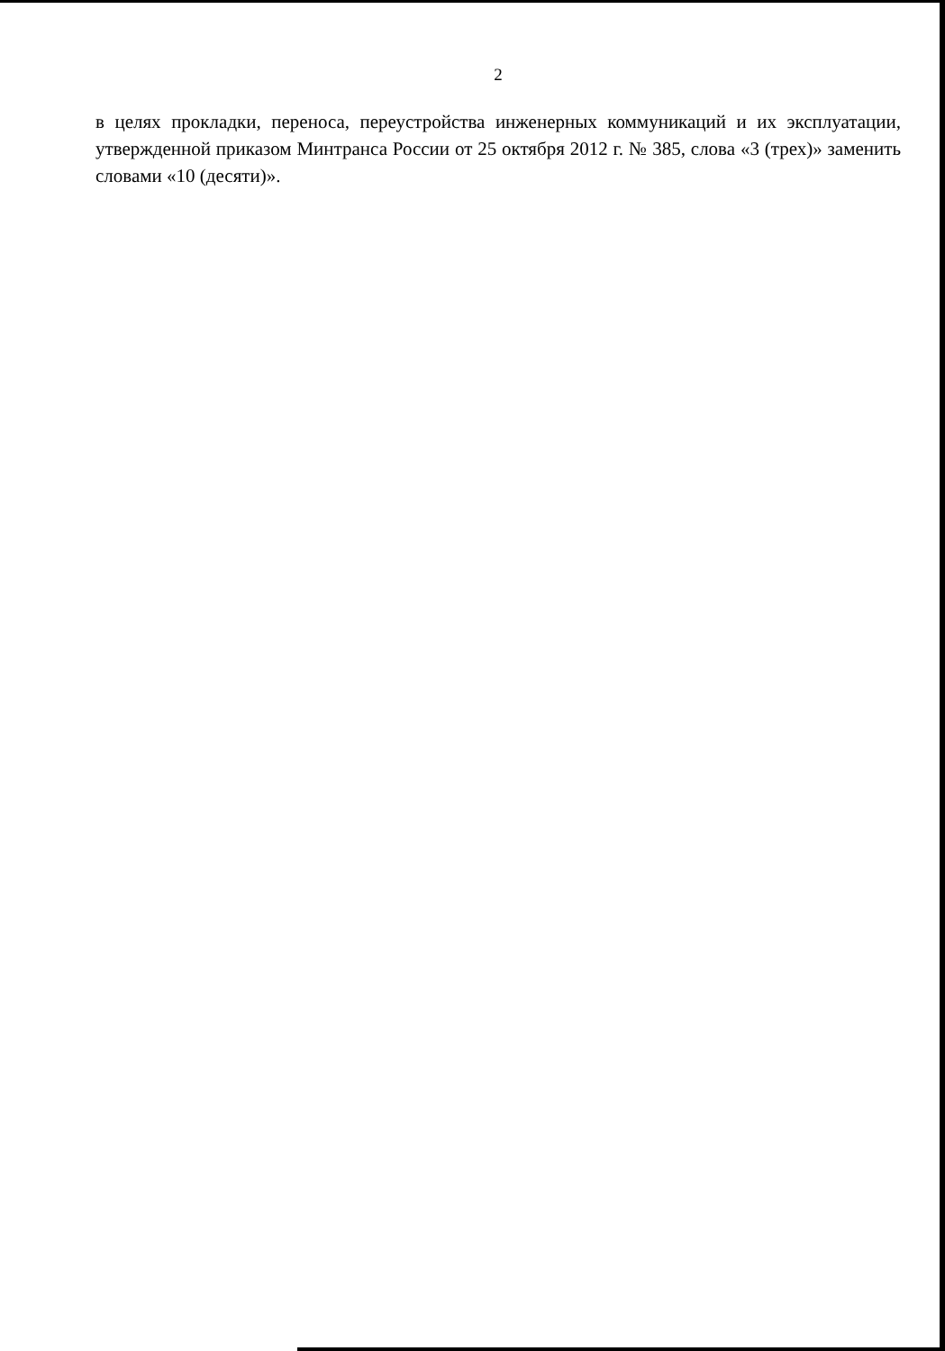2
в целях прокладки, переноса, переустройства инженерных коммуникаций и их эксплуатации, утвержденной приказом Минтранса России от 25 октября 2012 г. № 385, слова «3 (трех)» заменить словами «10 (десяти)».